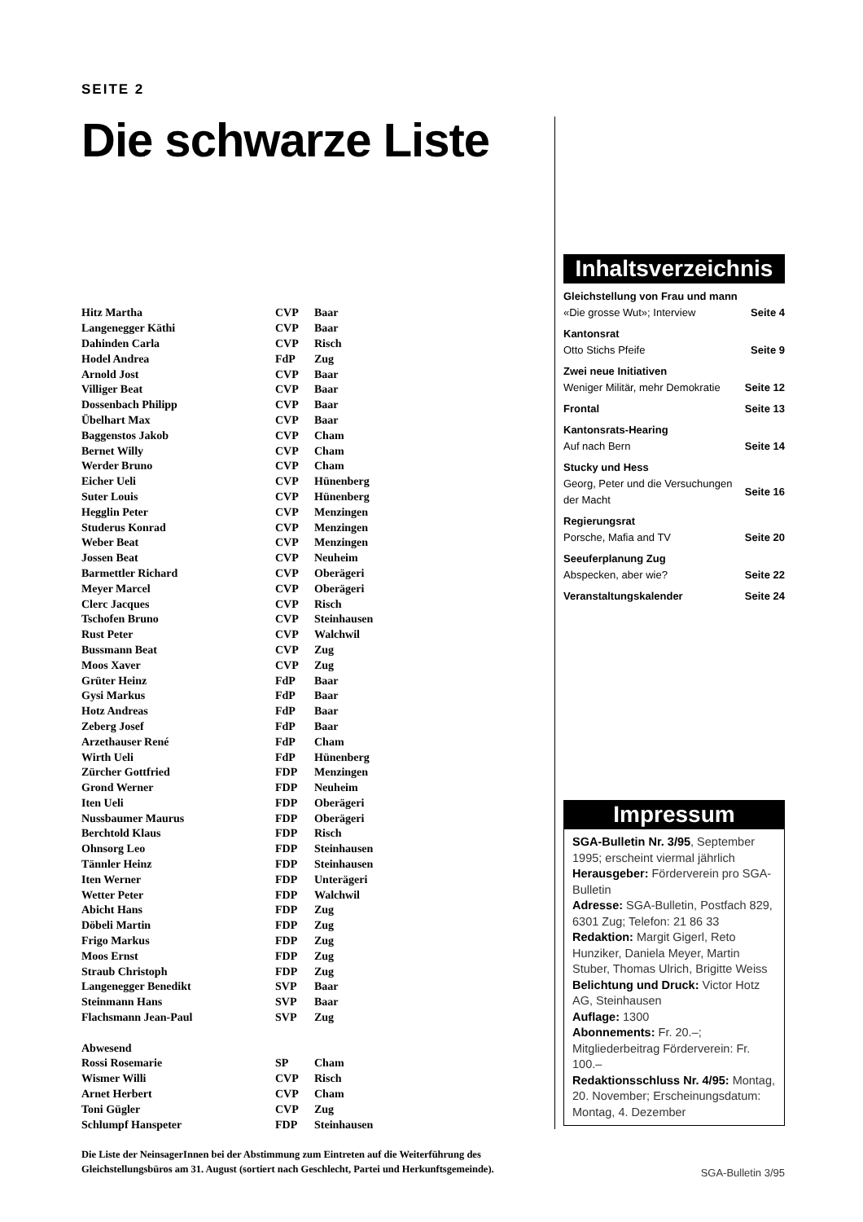SEITE 2
Die schwarze Liste
| Hitz Martha | CVP | Baar |
| Langenegger Käthi | CVP | Baar |
| Dahinden Carla | CVP | Risch |
| Hodel Andrea | FdP | Zug |
| Arnold Jost | CVP | Baar |
| Villiger Beat | CVP | Baar |
| Dossenbach Philipp | CVP | Baar |
| Übelhart Max | CVP | Baar |
| Baggenstos Jakob | CVP | Cham |
| Bernet Willy | CVP | Cham |
| Werder Bruno | CVP | Cham |
| Eicher Ueli | CVP | Hünenberg |
| Suter Louis | CVP | Hünenberg |
| Hegglin Peter | CVP | Menzingen |
| Studerus Konrad | CVP | Menzingen |
| Weber Beat | CVP | Menzingen |
| Jossen Beat | CVP | Neuheim |
| Barmettler Richard | CVP | Oberägeri |
| Meyer Marcel | CVP | Oberägeri |
| Clerc Jacques | CVP | Risch |
| Tschofen Bruno | CVP | Steinhausen |
| Rust Peter | CVP | Walchwil |
| Bussmann Beat | CVP | Zug |
| Moos Xaver | CVP | Zug |
| Grüter Heinz | FdP | Baar |
| Gysi Markus | FdP | Baar |
| Hotz Andreas | FdP | Baar |
| Zeberg Josef | FdP | Baar |
| Arzethauser René | FdP | Cham |
| Wirth Ueli | FdP | Hünenberg |
| Zürcher Gottfried | FDP | Menzingen |
| Grond Werner | FDP | Neuheim |
| Iten Ueli | FDP | Oberägeri |
| Nussbaumer Maurus | FDP | Oberägeri |
| Berchtold Klaus | FDP | Risch |
| Ohnsorg Leo | FDP | Steinhausen |
| Tännler Heinz | FDP | Steinhausen |
| Iten Werner | FDP | Unterägeri |
| Wetter Peter | FDP | Walchwil |
| Abicht Hans | FDP | Zug |
| Döbeli Martin | FDP | Zug |
| Frigo Markus | FDP | Zug |
| Moos Ernst | FDP | Zug |
| Straub Christoph | FDP | Zug |
| Langenegger Benedikt | SVP | Baar |
| Steinmann Hans | SVP | Baar |
| Flachsmann Jean-Paul | SVP | Zug |
| Abwesend | | |
| Rossi Rosemarie | SP | Cham |
| Wismer Willi | CVP | Risch |
| Arnet Herbert | CVP | Cham |
| Toni Gügler | CVP | Zug |
| Schlumpf Hanspeter | FDP | Steinhausen |
Die Liste der NeinsagerInnen bei der Abstimmung zum Eintreten auf die Weiterführung des Gleichstellungsbüros am 31. August (sortiert nach Geschlecht, Partei und Herkunftsgemeinde).
Inhaltsverzeichnis
| Gleichstellung von Frau und mann | |
| «Die grosse Wut»; Interview | Seite 4 |
| Kantonsrat | |
| Otto Stichs Pfeife | Seite 9 |
| Zwei neue Initiativen | |
| Weniger Militär, mehr Demokratie | Seite 12 |
| Frontal | Seite 13 |
| Kantonsrats-Hearing | |
| Auf nach Bern | Seite 14 |
| Stucky und Hess | |
| Georg, Peter und die Versuchungen der Macht | Seite 16 |
| Regierungsrat | |
| Porsche, Mafia and TV | Seite 20 |
| Seeuferplanung Zug | |
| Abspecken, aber wie? | Seite 22 |
| Veranstaltungskalender | Seite 24 |
Impressum
SGA-Bulletin Nr. 3/95, September 1995; erscheint viermal jährlich
Herausgeber: Förderverein pro SGA-Bulletin
Adresse: SGA-Bulletin, Postfach 829, 6301 Zug; Telefon: 21 86 33
Redaktion: Margit Gigerl, Reto Hunziker, Daniela Meyer, Martin Stuber, Thomas Ulrich, Brigitte Weiss
Belichtung und Druck: Victor Hotz AG, Steinhausen
Auflage: 1300
Abonnements: Fr. 20.–; Mitgliederbeitrag Förderverein: Fr. 100.–
Redaktionsschluss Nr. 4/95: Montag, 20. November; Erscheinungsdatum: Montag, 4. Dezember
SGA-Bulletin 3/95